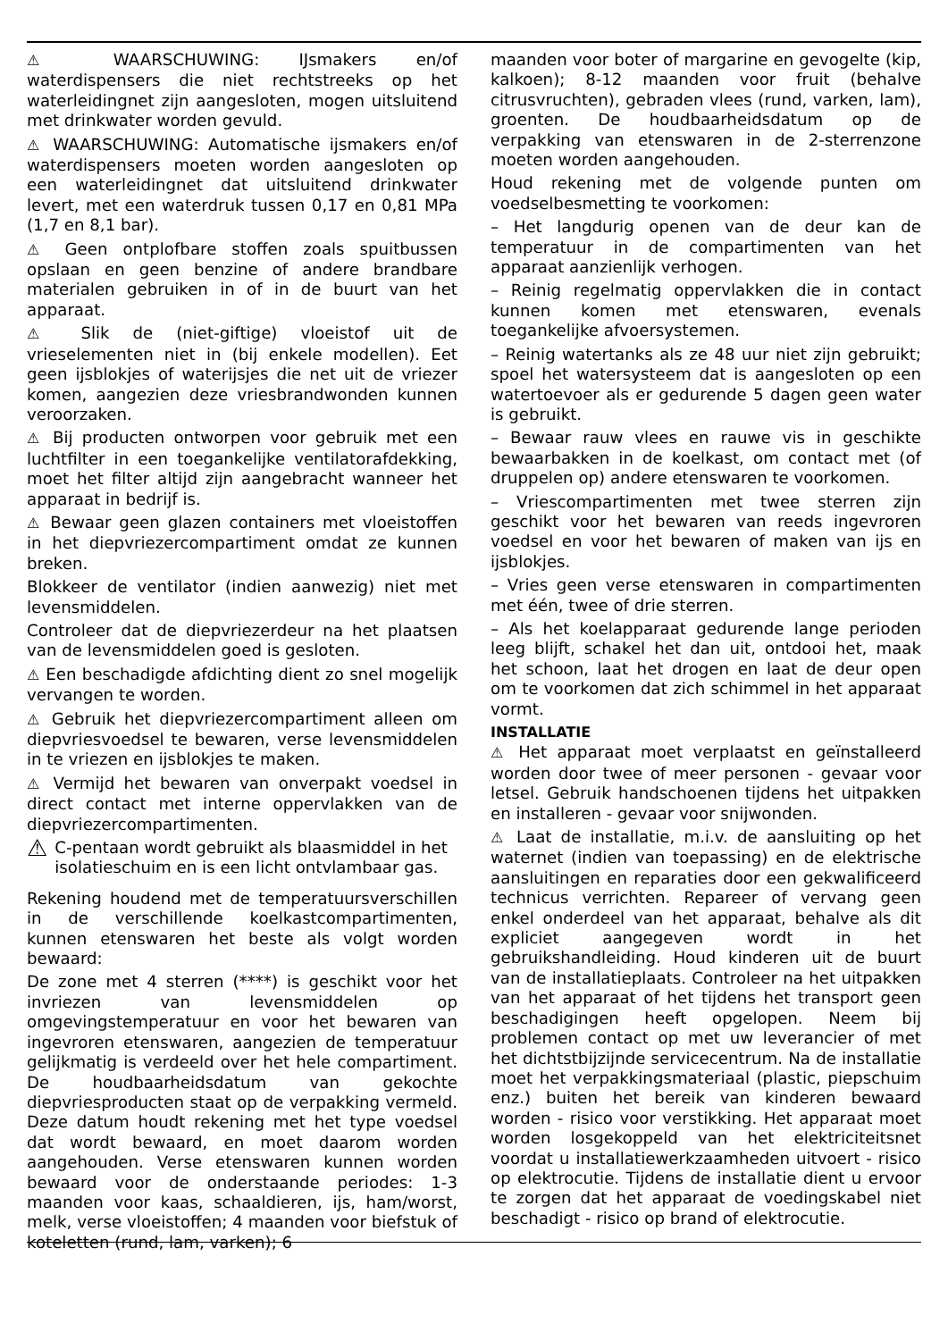⚠ WAARSCHUWING: IJsmakers en/of waterdispensers die niet rechtstreeks op het waterleidingnet zijn aangesloten, mogen uitsluitend met drinkwater worden gevuld.
⚠ WAARSCHUWING: Automatische ijsmakers en/of waterdispensers moeten worden aangesloten op een waterleidingnet dat uitsluitend drinkwater levert, met een waterdruk tussen 0,17 en 0,81 MPa (1,7 en 8,1 bar).
⚠ Geen ontplofbare stoffen zoals spuitbussen opslaan en geen benzine of andere brandbare materialen gebruiken in of in de buurt van het apparaat.
⚠ Slik de (niet-giftige) vloeistof uit de vrieselementen niet in (bij enkele modellen). Eet geen ijsblokjes of waterijsjes die net uit de vriezer komen, aangezien deze vriesbrandwonden kunnen veroorzaken.
⚠ Bij producten ontworpen voor gebruik met een luchtfilter in een toegankelijke ventilatorafdekking, moet het filter altijd zijn aangebracht wanneer het apparaat in bedrijf is.
⚠ Bewaar geen glazen containers met vloeistoffen in het diepvriezercompartiment omdat ze kunnen breken.
Blokkeer de ventilator (indien aanwezig) niet met levensmiddelen.
Controleer dat de diepvriezerdeur na het plaatsen van de levensmiddelen goed is gesloten.
⚠ Een beschadigde afdichting dient zo snel mogelijk vervangen te worden.
⚠ Gebruik het diepvriezercompartiment alleen om diepvriesvoedsel te bewaren, verse levensmiddelen in te vriezen en ijsblokjes te maken.
⚠ Vermijd het bewaren van onverpakt voedsel in direct contact met interne oppervlakken van de diepvriezercompartimenten.
⚠
C-pentaan wordt gebruikt als blaasmiddel in het isolatieschuim en is een licht ontvlambaar gas.
Rekening houdend met de temperatuursverschillen in de verschillende koelkastcompartimenten, kunnen etenswaren het beste als volgt worden bewaard:
De zone met 4 sterren (****) is geschikt voor het invriezen van levensmiddelen op omgevingstemperatuur en voor het bewaren van ingevroren etenswaren, aangezien de temperatuur gelijkmatig is verdeeld over het hele compartiment. De houdbaarheidsdatum van gekochte diepvriesproducten staat op de verpakking vermeld. Deze datum houdt rekening met het type voedsel dat wordt bewaard, en moet daarom worden aangehouden. Verse etenswaren kunnen worden bewaard voor de onderstaande periodes: 1-3 maanden voor kaas, schaaldieren, ijs, ham/worst, melk, verse vloeistoffen; 4 maanden voor biefstuk of koteletten (rund, lam, varken); 6
maanden voor boter of margarine en gevogelte (kip, kalkoen); 8-12 maanden voor fruit (behalve citrusvruchten), gebraden vlees (rund, varken, lam), groenten. De houdbaarheidsdatum op de verpakking van etenswaren in de 2-sterrenzone moeten worden aangehouden.
Houd rekening met de volgende punten om voedselbesmetting te voorkomen:
– Het langdurig openen van de deur kan de temperatuur in de compartimenten van het apparaat aanzienlijk verhogen.
– Reinig regelmatig oppervlakken die in contact kunnen komen met etenswaren, evenals toegankelijke afvoersystemen.
– Reinig watertanks als ze 48 uur niet zijn gebruikt; spoel het watersysteem dat is aangesloten op een watertoevoer als er gedurende 5 dagen geen water is gebruikt.
– Bewaar rauw vlees en rauwe vis in geschikte bewaarbakken in de koelkast, om contact met (of druppelen op) andere etenswaren te voorkomen.
– Vriescompartimenten met twee sterren zijn geschikt voor het bewaren van reeds ingevroren voedsel en voor het bewaren of maken van ijs en ijsblokjes.
– Vries geen verse etenswaren in compartimenten met één, twee of drie sterren.
– Als het koelapparaat gedurende lange perioden leeg blijft, schakel het dan uit, ontdooi het, maak het schoon, laat het drogen en laat de deur open om te voorkomen dat zich schimmel in het apparaat vormt.
INSTALLATIE
⚠ Het apparaat moet verplaatst en geïnstalleerd worden door twee of meer personen - gevaar voor letsel. Gebruik handschoenen tijdens het uitpakken en installeren - gevaar voor snijwonden.
⚠ Laat de installatie, m.i.v. de aansluiting op het waternet (indien van toepassing) en de elektrische aansluitingen en reparaties door een gekwalificeerd technicus verrichten. Repareer of vervang geen enkel onderdeel van het apparaat, behalve als dit expliciet aangegeven wordt in het gebruikshandleiding. Houd kinderen uit de buurt van de installatieplaats. Controleer na het uitpakken van het apparaat of het tijdens het transport geen beschadigingen heeft opgelopen. Neem bij problemen contact op met uw leverancier of met het dichtstbijzijnde servicecentrum. Na de installatie moet het verpakkingsmateriaal (plastic, piepschuim enz.) buiten het bereik van kinderen bewaard worden - risico voor verstikking. Het apparaat moet worden losgekoppeld van het elektriciteitsnet voordat u installatiewerkzaamheden uitvoert - risico op elektrocutie. Tijdens de installatie dient u ervoor te zorgen dat het apparaat de voedingskabel niet beschadigt - risico op brand of elektrocutie.